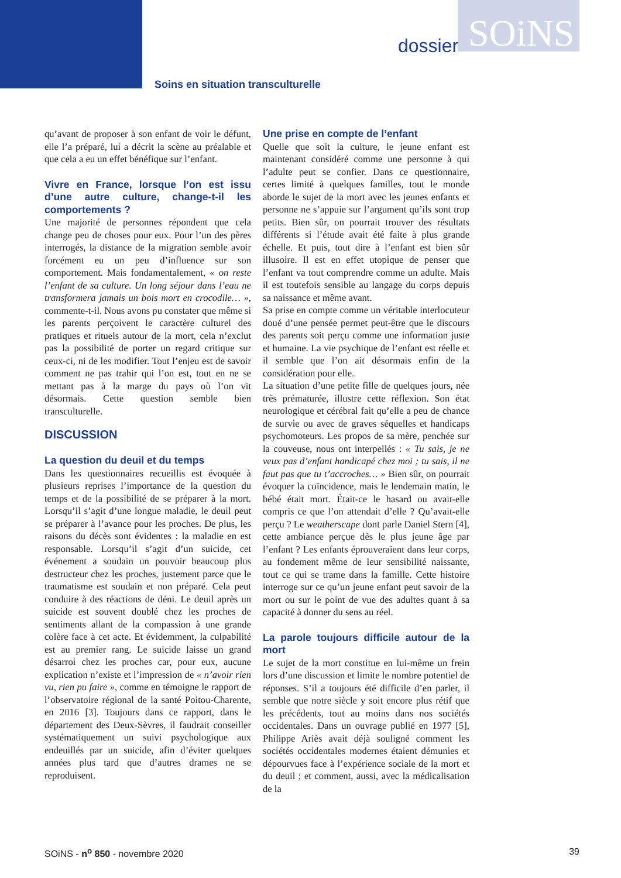SOiNS
dossier
Soins en situation transculturelle
qu’avant de proposer à son enfant de voir le défunt, elle l’a préparé, lui a décrit la scène au préalable et que cela a eu un effet bénéfique sur l’enfant.
Vivre en France, lorsque l’on est issu d’une autre culture, change-t-il les comportements ?
Une majorité de personnes répondent que cela change peu de choses pour eux. Pour l’un des pères interrogés, la distance de la migration semble avoir forcément eu un peu d’influence sur son comportement. Mais fondamentalement, « on reste l’enfant de sa culture. Un long séjour dans l’eau ne transformera jamais un bois mort en crocodile… », commente-t-il. Nous avons pu constater que même si les parents perçoivent le caractère culturel des pratiques et rituels autour de la mort, cela n’exclut pas la possibilité de porter un regard critique sur ceux-ci, ni de les modifier. Tout l’enjeu est de savoir comment ne pas trahir qui l’on est, tout en ne se mettant pas à la marge du pays où l’on vit désormais. Cette question semble bien transculturelle.
DISCUSSION
La question du deuil et du temps
Dans les questionnaires recueillis est évoquée à plusieurs reprises l’importance de la question du temps et de la possibilité de se préparer à la mort. Lorsqu’il s’agit d’une longue maladie, le deuil peut se préparer à l’avance pour les proches. De plus, les raisons du décès sont évidentes : la maladie en est responsable. Lorsqu’il s’agit d’un suicide, cet événement a soudain un pouvoir beaucoup plus destructeur chez les proches, justement parce que le traumatisme est soudain et non préparé. Cela peut conduire à des réactions de déni. Le deuil après un suicide est souvent doublé chez les proches de sentiments allant de la compassion à une grande colère face à cet acte. Et évidemment, la culpabilité est au premier rang. Le suicide laisse un grand désarroi chez les proches car, pour eux, aucune explication n’existe et l’impression de « n’avoir rien vu, rien pu faire », comme en témoigne le rapport de l’observatoire régional de la santé Poitou-Charente, en 2016 [3]. Toujours dans ce rapport, dans le département des Deux-Sèvres, il faudrait conseiller systématiquement un suivi psychologique aux endeuillés par un suicide, afin d’éviter quelques années plus tard que d’autres drames ne se reproduisent.
Une prise en compte de l’enfant
Quelle que soit la culture, le jeune enfant est maintenant considéré comme une personne à qui l’adulte peut se confier. Dans ce questionnaire, certes limité à quelques familles, tout le monde aborde le sujet de la mort avec les jeunes enfants et personne ne s’appuie sur l’argument qu’ils sont trop petits. Bien sûr, on pourrait trouver des résultats différents si l’étude avait été faite à plus grande échelle. Et puis, tout dire à l’enfant est bien sûr illusoire. Il est en effet utopique de penser que l’enfant va tout comprendre comme un adulte. Mais il est toutefois sensible au langage du corps depuis sa naissance et même avant.
Sa prise en compte comme un véritable interlocuteur doué d’une pensée permet peut-être que le discours des parents soit perçu comme une information juste et humaine. La vie psychique de l’enfant est réelle et il semble que l’on ait désormais enfin de la considération pour elle.
La situation d’une petite fille de quelques jours, née très prématurée, illustre cette réflexion. Son état neurologique et cérébral fait qu’elle a peu de chance de survie ou avec de graves séquelles et handicaps psychomoteurs. Les propos de sa mère, penchée sur la couveuse, nous ont interpellés : « Tu sais, je ne veux pas d’enfant handicapé chez moi ; tu sais, il ne faut pas que tu t’accroches… » Bien sûr, on pourrait évoquer la coïncidence, mais le lendemain matin, le bébé était mort. Était-ce le hasard ou avait-elle compris ce que l’on attendait d’elle ? Qu’avait-elle perçu ? Le weatherscape dont parle Daniel Stern [4], cette ambiance perçue dès le plus jeune âge par l’enfant ? Les enfants éprouveraient dans leur corps, au fondement même de leur sensibilité naissante, tout ce qui se trame dans la famille. Cette histoire interroge sur ce qu’un jeune enfant peut savoir de la mort ou sur le point de vue des adultes quant à sa capacité à donner du sens au réel.
La parole toujours difficile autour de la mort
Le sujet de la mort constitue en lui-même un frein lors d’une discussion et limite le nombre potentiel de réponses. S’il a toujours été difficile d’en parler, il semble que notre siècle y soit encore plus rétif que les précédents, tout au moins dans nos sociétés occidentales. Dans un ouvrage publié en 1977 [5], Philippe Ariès avait déjà souligné comment les sociétés occidentales modernes étaient démunies et dépourvues face à l’expérience sociale de la mort et du deuil ; et comment, aussi, avec la médicalisation de la
SOiNS - n<sup>o</sup> 850 - novembre 2020 39